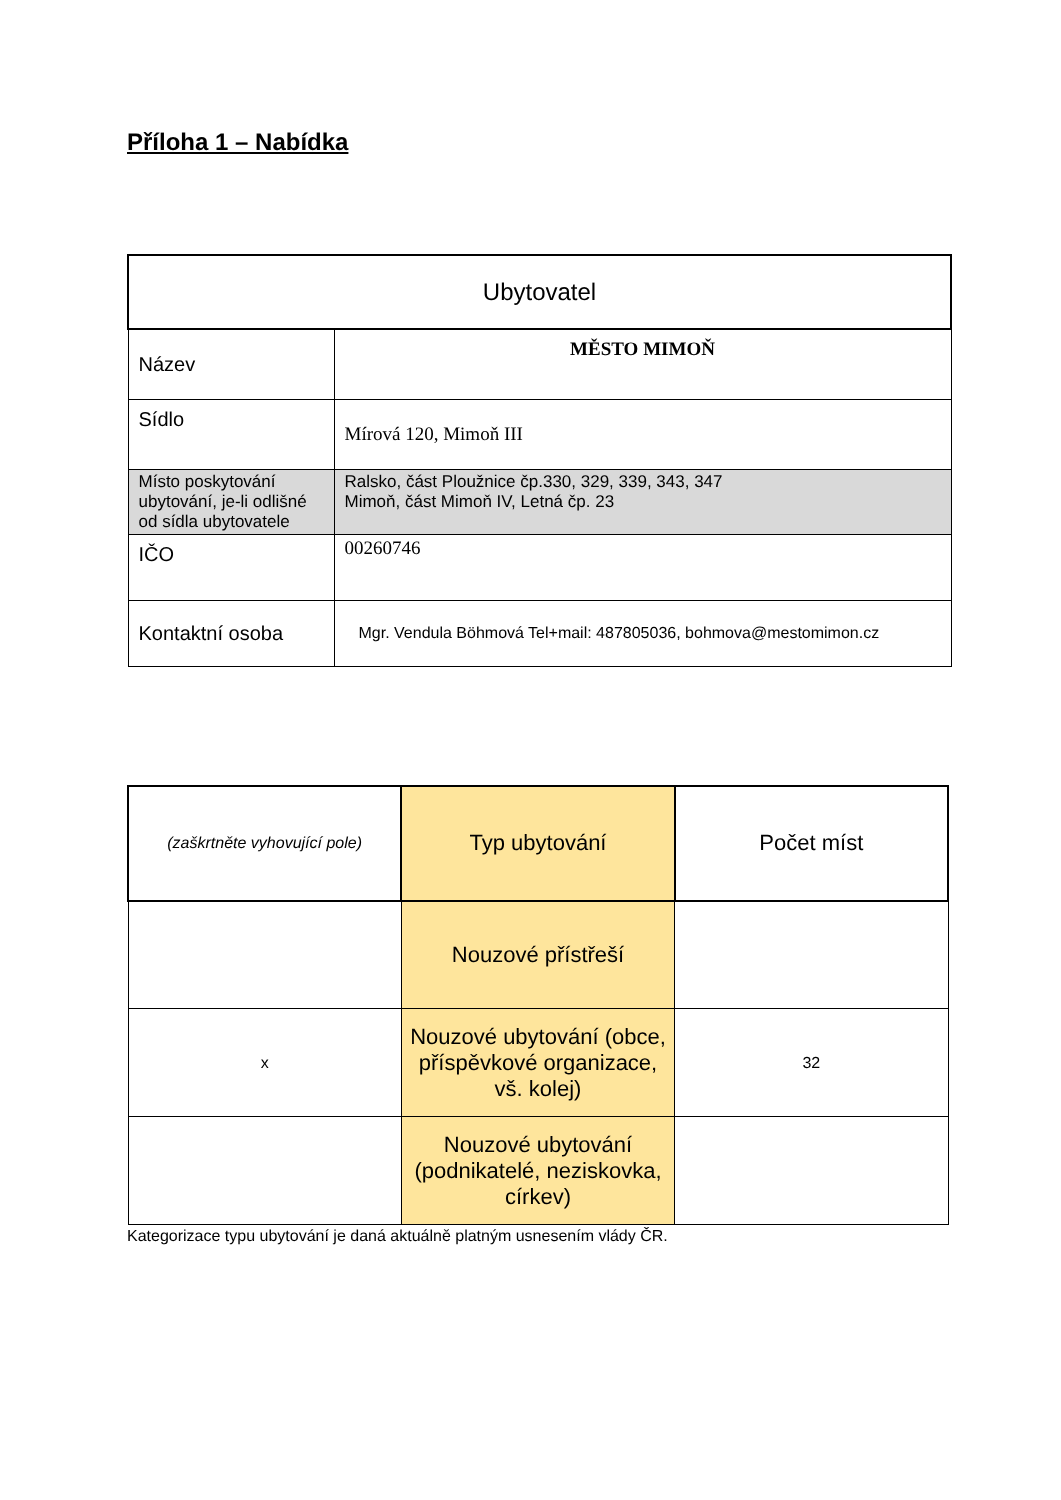Příloha 1 – Nabídka
| Ubytovatel | |
| --- | --- |
| Název | MĚSTO MIMOŇ |
| Sídlo | Mírová 120, Mimoň III |
| Místo poskytování ubytování, je-li odlišné od sídla ubytovatele | Ralsko, část Ploužnice čp.330, 329, 339, 343, 347 Mimoň, část Mimoň IV, Letná čp. 23 |
| IČO | 00260746 |
| Kontaktní osoba | Mgr. Vendula Böhmová Tel+mail: 487805036, bohmova@mestomimon.cz |
| (zaškrtněte vyhovující pole) | Typ ubytování | Počet míst |
| --- | --- | --- |
| | Nouzové přístřeší | |
| x | Nouzové ubytování (obce, příspěvkové organizace, vš. kolej) | 32 |
| | Nouzové ubytování (podnikatelé, neziskovka, církev) | |
Kategorizace typu ubytování je daná aktuálně platným usnesením vlády ČR.